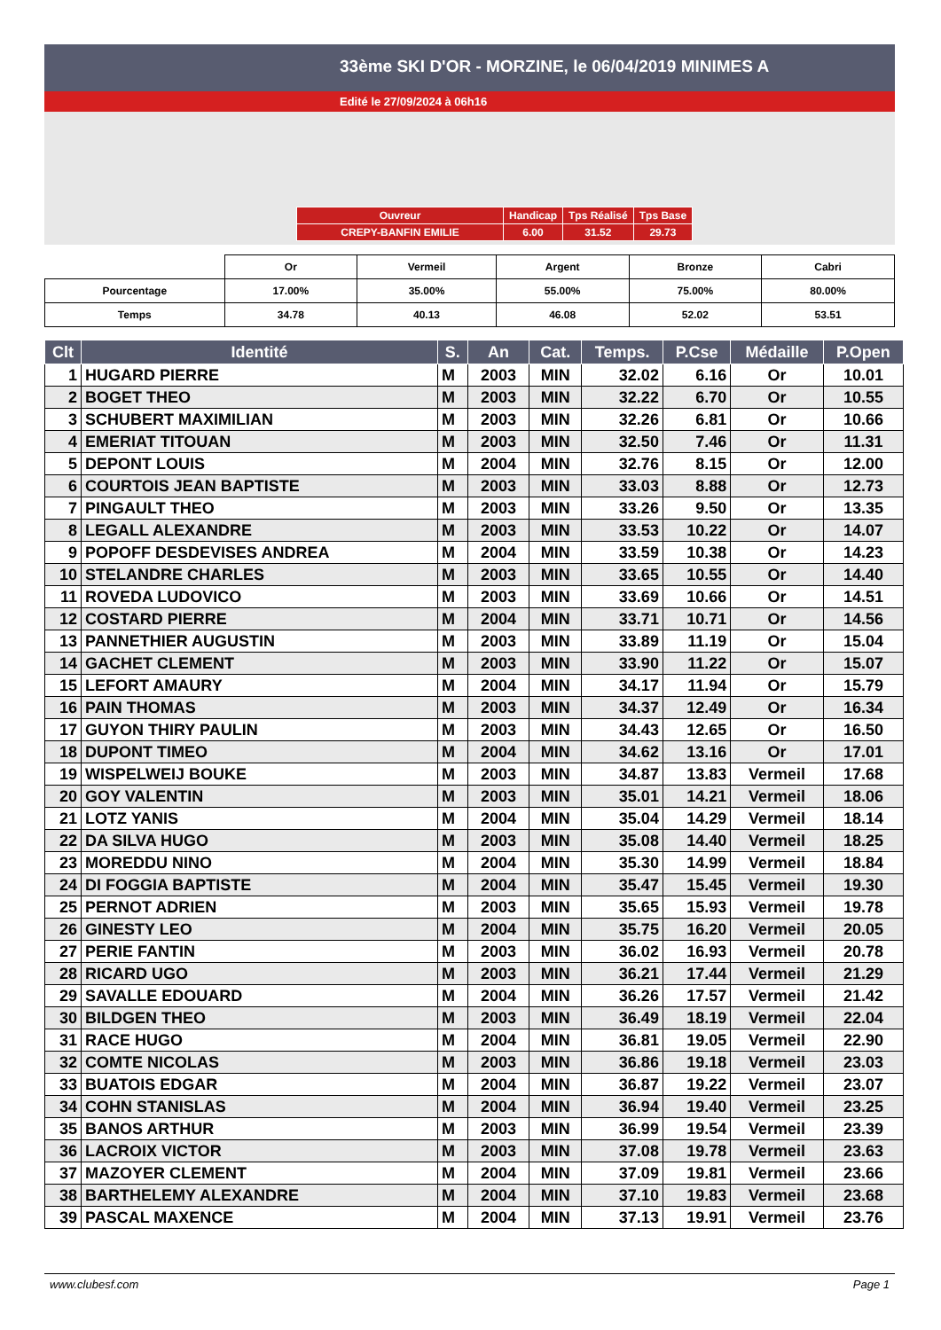33ème SKI D'OR - MORZINE, le 06/04/2019 MINIMES A
Edité le 27/09/2024 à 06h16
| Ouvreur | Handicap | Tps Réalisé | Tps Base |
| CREPY-BANFIN EMILIE | 6.00 | 31.52 | 29.73 |
| | Or | Vermeil | Argent | Bronze | Cabri |
| Pourcentage | 17.00% | 35.00% | 55.00% | 75.00% | 80.00% |
| Temps | 34.78 | 40.13 | 46.08 | 52.02 | 53.51 |
| Clt | Identité | S. | An | Cat. | Temps. | P.Cse | Médaille | P.Open |
| --- | --- | --- | --- | --- | --- | --- | --- | --- |
| 1 | HUGARD PIERRE | M | 2003 | MIN | 32.02 | 6.16 | Or | 10.01 |
| 2 | BOGET THEO | M | 2003 | MIN | 32.22 | 6.70 | Or | 10.55 |
| 3 | SCHUBERT MAXIMILIAN | M | 2003 | MIN | 32.26 | 6.81 | Or | 10.66 |
| 4 | EMERIAT TITOUAN | M | 2003 | MIN | 32.50 | 7.46 | Or | 11.31 |
| 5 | DEPONT LOUIS | M | 2004 | MIN | 32.76 | 8.15 | Or | 12.00 |
| 6 | COURTOIS JEAN BAPTISTE | M | 2003 | MIN | 33.03 | 8.88 | Or | 12.73 |
| 7 | PINGAULT THEO | M | 2003 | MIN | 33.26 | 9.50 | Or | 13.35 |
| 8 | LEGALL ALEXANDRE | M | 2003 | MIN | 33.53 | 10.22 | Or | 14.07 |
| 9 | POPOFF DESDEVISES ANDREA | M | 2004 | MIN | 33.59 | 10.38 | Or | 14.23 |
| 10 | STELANDRE CHARLES | M | 2003 | MIN | 33.65 | 10.55 | Or | 14.40 |
| 11 | ROVEDA LUDOVICO | M | 2003 | MIN | 33.69 | 10.66 | Or | 14.51 |
| 12 | COSTARD PIERRE | M | 2004 | MIN | 33.71 | 10.71 | Or | 14.56 |
| 13 | PANNETHIER AUGUSTIN | M | 2003 | MIN | 33.89 | 11.19 | Or | 15.04 |
| 14 | GACHET CLEMENT | M | 2003 | MIN | 33.90 | 11.22 | Or | 15.07 |
| 15 | LEFORT AMAURY | M | 2004 | MIN | 34.17 | 11.94 | Or | 15.79 |
| 16 | PAIN THOMAS | M | 2003 | MIN | 34.37 | 12.49 | Or | 16.34 |
| 17 | GUYON THIRY PAULIN | M | 2003 | MIN | 34.43 | 12.65 | Or | 16.50 |
| 18 | DUPONT TIMEO | M | 2004 | MIN | 34.62 | 13.16 | Or | 17.01 |
| 19 | WISPELWEIJ BOUKE | M | 2003 | MIN | 34.87 | 13.83 | Vermeil | 17.68 |
| 20 | GOY VALENTIN | M | 2003 | MIN | 35.01 | 14.21 | Vermeil | 18.06 |
| 21 | LOTZ YANIS | M | 2004 | MIN | 35.04 | 14.29 | Vermeil | 18.14 |
| 22 | DA SILVA HUGO | M | 2003 | MIN | 35.08 | 14.40 | Vermeil | 18.25 |
| 23 | MOREDDU NINO | M | 2004 | MIN | 35.30 | 14.99 | Vermeil | 18.84 |
| 24 | DI FOGGIA BAPTISTE | M | 2004 | MIN | 35.47 | 15.45 | Vermeil | 19.30 |
| 25 | PERNOT ADRIEN | M | 2003 | MIN | 35.65 | 15.93 | Vermeil | 19.78 |
| 26 | GINESTY LEO | M | 2004 | MIN | 35.75 | 16.20 | Vermeil | 20.05 |
| 27 | PERIE FANTIN | M | 2003 | MIN | 36.02 | 16.93 | Vermeil | 20.78 |
| 28 | RICARD UGO | M | 2003 | MIN | 36.21 | 17.44 | Vermeil | 21.29 |
| 29 | SAVALLE EDOUARD | M | 2004 | MIN | 36.26 | 17.57 | Vermeil | 21.42 |
| 30 | BILDGEN THEO | M | 2003 | MIN | 36.49 | 18.19 | Vermeil | 22.04 |
| 31 | RACE HUGO | M | 2004 | MIN | 36.81 | 19.05 | Vermeil | 22.90 |
| 32 | COMTE NICOLAS | M | 2003 | MIN | 36.86 | 19.18 | Vermeil | 23.03 |
| 33 | BUATOIS EDGAR | M | 2004 | MIN | 36.87 | 19.22 | Vermeil | 23.07 |
| 34 | COHN STANISLAS | M | 2004 | MIN | 36.94 | 19.40 | Vermeil | 23.25 |
| 35 | BANOS ARTHUR | M | 2003 | MIN | 36.99 | 19.54 | Vermeil | 23.39 |
| 36 | LACROIX VICTOR | M | 2003 | MIN | 37.08 | 19.78 | Vermeil | 23.63 |
| 37 | MAZOYER CLEMENT | M | 2004 | MIN | 37.09 | 19.81 | Vermeil | 23.66 |
| 38 | BARTHELEMY ALEXANDRE | M | 2004 | MIN | 37.10 | 19.83 | Vermeil | 23.68 |
| 39 | PASCAL MAXENCE | M | 2004 | MIN | 37.13 | 19.91 | Vermeil | 23.76 |
www.clubesf.com Page 1